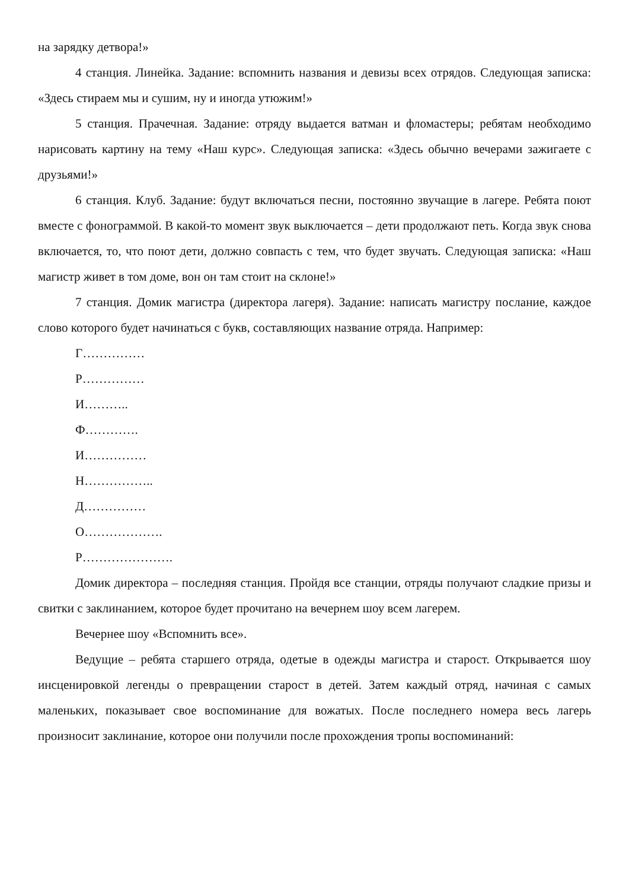на зарядку детвора!»
4 станция. Линейка. Задание: вспомнить названия и девизы всех отрядов. Следующая записка: «Здесь стираем мы и сушим, ну и иногда утюжим!»
5 станция. Прачечная. Задание: отряду выдается ватман и фломастеры; ребятам необходимо нарисовать картину на тему «Наш курс». Следующая записка: «Здесь обычно вечерами зажигаете с друзьями!»
6 станция. Клуб. Задание: будут включаться песни, постоянно звучащие в лагере. Ребята поют вместе с фонограммой. В какой-то момент звук выключается – дети продолжают петь. Когда звук снова включается, то, что поют дети, должно совпасть с тем, что будет звучать. Следующая записка: «Наш магистр живет в том доме, вон он там стоит на склоне!»
7 станция. Домик магистра (директора лагеря). Задание: написать магистру послание, каждое слово которого будет начинаться с букв, составляющих название отряда. Например:
Г……………
Р……………
И………..
Ф………….
И……………
Н……………..
Д……………
О……………….
Р………………….
Домик директора – последняя станция. Пройдя все станции, отряды получают сладкие призы и свитки с заклинанием, которое будет прочитано на вечернем шоу всем лагерем.
Вечернее шоу «Вспомнить все».
Ведущие – ребята старшего отряда, одетые в одежды магистра и старост. Открывается шоу инсценировкой легенды о превращении старост в детей. Затем каждый отряд, начиная с самых маленьких, показывает свое воспоминание для вожатых. После последнего номера весь лагерь произносит заклинание, которое они получили после прохождения тропы воспоминаний: